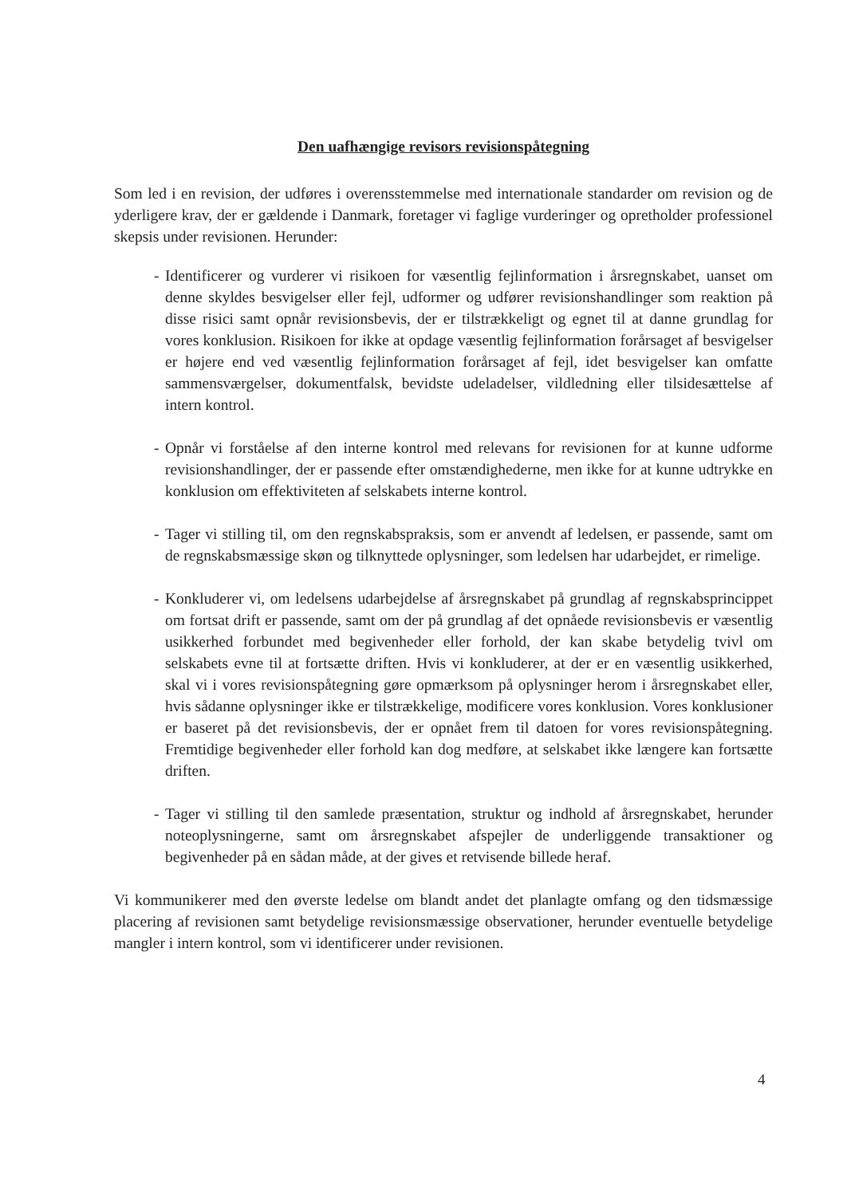Den uafhængige revisors revisionspåtegning
Som led i en revision, der udføres i overensstemmelse med internationale standarder om revision og de yderligere krav, der er gældende i Danmark, foretager vi faglige vurderinger og opretholder professionel skepsis under revisionen. Herunder:
- Identificerer og vurderer vi risikoen for væsentlig fejlinformation i årsregnskabet, uanset om denne skyldes besvigelser eller fejl, udformer og udfører revisionshandlinger som reaktion på disse risici samt opnår revisionsbevis, der er tilstrækkeligt og egnet til at danne grundlag for vores konklusion. Risikoen for ikke at opdage væsentlig fejlinformation forårsaget af besvigelser er højere end ved væsentlig fejlinformation forårsaget af fejl, idet besvigelser kan omfatte sammensværgelser, dokumentfalsk, bevidste udeladelser, vildledning eller tilsidesættelse af intern kontrol.
- Opnår vi forståelse af den interne kontrol med relevans for revisionen for at kunne udforme revisionshandlinger, der er passende efter omstændighederne, men ikke for at kunne udtrykke en konklusion om effektiviteten af selskabets interne kontrol.
- Tager vi stilling til, om den regnskabspraksis, som er anvendt af ledelsen, er passende, samt om de regnskabsmæssige skøn og tilknyttede oplysninger, som ledelsen har udarbejdet, er rimelige.
- Konkluderer vi, om ledelsens udarbejdelse af årsregnskabet på grundlag af regnskabsprincippet om fortsat drift er passende, samt om der på grundlag af det opnåede revisionsbevis er væsentlig usikkerhed forbundet med begivenheder eller forhold, der kan skabe betydelig tvivl om selskabets evne til at fortsætte driften. Hvis vi konkluderer, at der er en væsentlig usikkerhed, skal vi i vores revisionspåtegning gøre opmærksom på oplysninger herom i årsregnskabet eller, hvis sådanne oplysninger ikke er tilstrækkelige, modificere vores konklusion. Vores konklusioner er baseret på det revisionsbevis, der er opnået frem til datoen for vores revisionspåtegning. Fremtidige begivenheder eller forhold kan dog medføre, at selskabet ikke længere kan fortsætte driften.
- Tager vi stilling til den samlede præsentation, struktur og indhold af årsregnskabet, herunder noteoplysningerne, samt om årsregnskabet afspejler de underliggende transaktioner og begivenheder på en sådan måde, at der gives et retvisende billede heraf.
Vi kommunikerer med den øverste ledelse om blandt andet det planlagte omfang og den tidsmæssige placering af revisionen samt betydelige revisionsmæssige observationer, herunder eventuelle betydelige mangler i intern kontrol, som vi identificerer under revisionen.
4